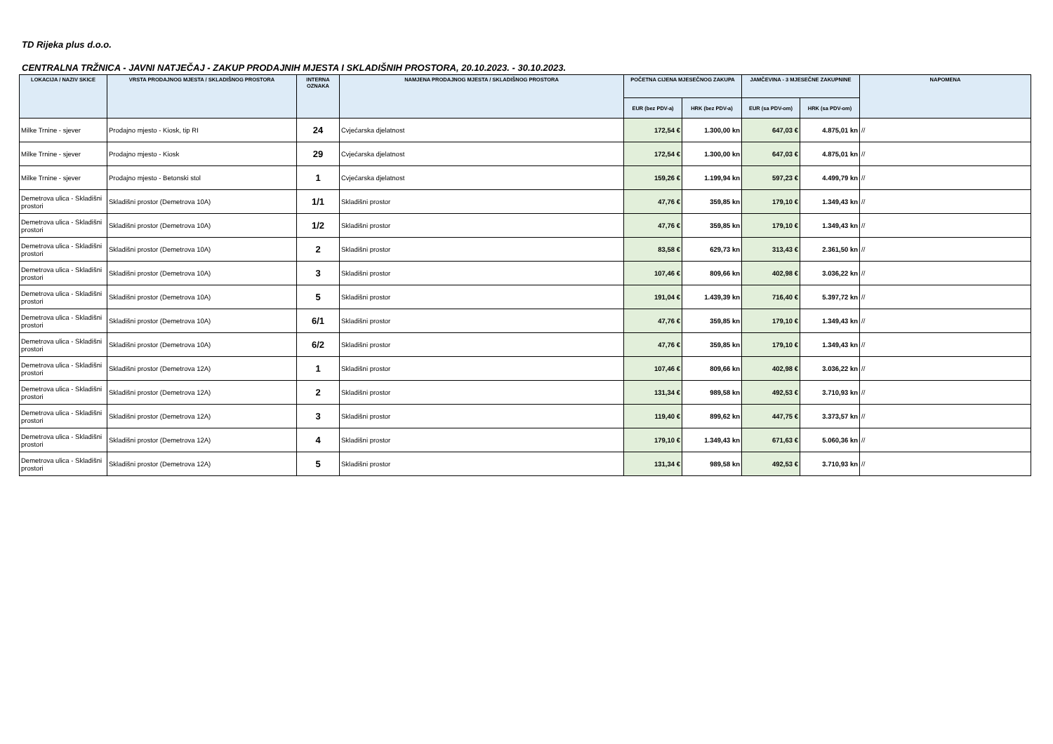TD Rijeka plus d.o.o.
CENTRALNA TRŽNICA - JAVNI NATJEČAJ - ZAKUP PRODAJNIH MJESTA I SKLADIŠNIH PROSTORA, 20.10.2023. - 30.10.2023.
| LOKACIJA / NAZIV SKICE | VRSTA PRODAJNOG MJESTA / SKLADIŠNOG PROSTORA | INTERNA OZNAKA | NAMJENA PRODAJNOG MJESTA / SKLADIŠNOG PROSTORA | POČETNA CIJENA MJESEČNOG ZAKUPA | | JAMČEVINA - 3 MJESEČNE ZAKUPNINE | | NAPOMENA |
| --- | --- | --- | --- | --- | --- | --- | --- | --- |
| | | | | EUR (bez PDV-a) | HRK (bez PDV-a) | EUR (sa PDV-om) | HRK (sa PDV-om) | |
| Milke Trnine - sjever | Prodajno mjesto - Kiosk, tip RI | 24 | Cvjećarska djelatnost | 172,54 € | 1.300,00 kn | 647,03 € | 4.875,01 kn | // |
| Milke Trnine - sjever | Prodajno mjesto - Kiosk | 29 | Cvjećarska djelatnost | 172,54 € | 1.300,00 kn | 647,03 € | 4.875,01 kn | // |
| Milke Trnine - sjever | Prodajno mjesto - Betonski stol | 1 | Cvjećarska djelatnost | 159,26 € | 1.199,94 kn | 597,23 € | 4.499,79 kn | // |
| Demetrova ulica - Skladišni prostori | Skladišni prostor (Demetrova 10A) | 1/1 | Skladišni prostor | 47,76 € | 359,85 kn | 179,10 € | 1.349,43 kn | // |
| Demetrova ulica - Skladišni prostori | Skladišni prostor (Demetrova 10A) | 1/2 | Skladišni prostor | 47,76 € | 359,85 kn | 179,10 € | 1.349,43 kn | // |
| Demetrova ulica - Skladišni prostori | Skladišni prostor (Demetrova 10A) | 2 | Skladišni prostor | 83,58 € | 629,73 kn | 313,43 € | 2.361,50 kn | // |
| Demetrova ulica - Skladišni prostori | Skladišni prostor (Demetrova 10A) | 3 | Skladišni prostor | 107,46 € | 809,66 kn | 402,98 € | 3.036,22 kn | // |
| Demetrova ulica - Skladišni prostori | Skladišni prostor (Demetrova 10A) | 5 | Skladišni prostor | 191,04 € | 1.439,39 kn | 716,40 € | 5.397,72 kn | // |
| Demetrova ulica - Skladišni prostori | Skladišni prostor (Demetrova 10A) | 6/1 | Skladišni prostor | 47,76 € | 359,85 kn | 179,10 € | 1.349,43 kn | // |
| Demetrova ulica - Skladišni prostori | Skladišni prostor (Demetrova 10A) | 6/2 | Skladišni prostor | 47,76 € | 359,85 kn | 179,10 € | 1.349,43 kn | // |
| Demetrova ulica - Skladišni prostori | Skladišni prostor (Demetrova 12A) | 1 | Skladišni prostor | 107,46 € | 809,66 kn | 402,98 € | 3.036,22 kn | // |
| Demetrova ulica - Skladišni prostori | Skladišni prostor (Demetrova 12A) | 2 | Skladišni prostor | 131,34 € | 989,58 kn | 492,53 € | 3.710,93 kn | // |
| Demetrova ulica - Skladišni prostori | Skladišni prostor (Demetrova 12A) | 3 | Skladišni prostor | 119,40 € | 899,62 kn | 447,75 € | 3.373,57 kn | // |
| Demetrova ulica - Skladišni prostori | Skladišni prostor (Demetrova 12A) | 4 | Skladišni prostor | 179,10 € | 1.349,43 kn | 671,63 € | 5.060,36 kn | // |
| Demetrova ulica - Skladišni prostori | Skladišni prostor (Demetrova 12A) | 5 | Skladišni prostor | 131,34 € | 989,58 kn | 492,53 € | 3.710,93 kn | // |